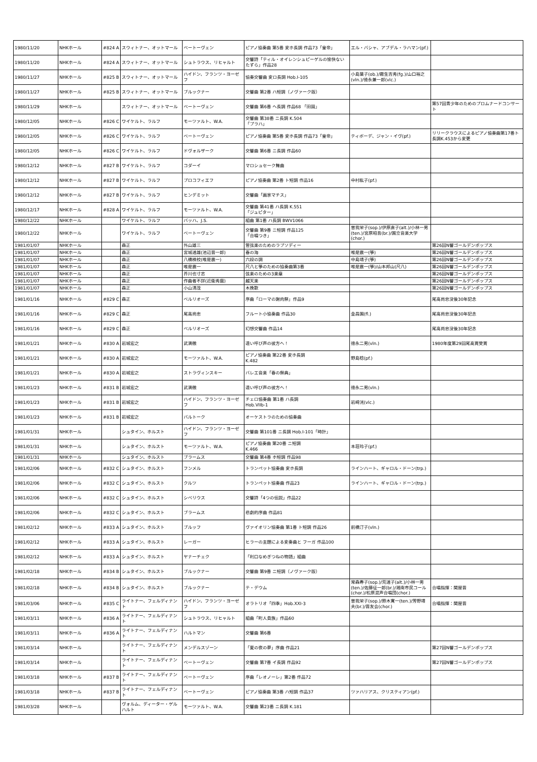| 1980/11/20 | NHKホール | #824 A | スウィトナー、オットマール | ベートーヴェン | ピアノ協奏曲 第5番 変ホ長調 作品73「皇帝」 | エル・バシャ、アブデル・ラハマン(pf.) | |
| 1980/11/20 | NHKホール | #824 A | スウィトナー、オットマール | シュトラウス、リヒャルト | 交響詩「ティル・オイレンシュピーゲルの愉快ないたずら」作品28 | | |
| 1980/11/27 | NHKホール | #825 B | スウィトナー、オットマール | ハイドン、フランツ・ヨーゼフ | 協奏交響曲 変ロ長調 Hob.I-105 | 小島葉子(ob.)/霧生吉秀(fg.)/山口裕之(vln.)/徳永兼一郎(vlc.) | |
| 1980/11/27 | NHKホール | #825 B | スウィトナー、オットマール | ブルックナー | 交響曲 第2番 ハ短調（ノヴァーク版） | | |
| 1980/11/29 | NHKホール | | スウィトナー、オットマール | ベートーヴェン | 交響曲 第6番 ヘ長調 作品68 「田園」 | | 第57回青少年のためのプロムナードコンサート |
| 1980/12/05 | NHKホール | #826 C | ワイケルト、ラルフ | モーツァルト、W.A. | 交響曲 第38番 ニ長調 K.504 「プラハ」 | | |
| 1980/12/05 | NHKホール | #826 C | ワイケルト、ラルフ | ベートーヴェン | ピアノ協奏曲 第5番 変ホ長調 作品73「皇帝」 | ティボーデ、ジャン・イヴ(pf.) | リリークラウスによるピアノ協奏曲第17番ト長調K.453から変更 |
| 1980/12/05 | NHKホール | #826 C | ワイケルト、ラルフ | ドヴォルザーク | 交響曲 第6番 ニ長調 作品60 | | |
| 1980/12/12 | NHKホール | #827 B | ワイケルト、ラルフ | コダーイ | マロシュセーク舞曲 | | |
| 1980/12/12 | NHKホール | #827 B | ワイケルト、ラルフ | プロコフィエフ | ピアノ協奏曲 第2番 ト短調 作品16 | 中村紘子(pf.) | |
| 1980/12/12 | NHKホール | #827 B | ワイケルト、ラルフ | ヒンデミット | 交響曲「画家マチス」 | | |
| 1980/12/17 | NHKホール | #828 A | ワイケルト、ラルフ | モーツァルト、W.A. | 交響曲 第41番 ハ長調 K.551 「ジュピター」 | | |
| 1980/12/22 | NHKホール | | ワイケルト、ラルフ | バッハ、J.S. | 組曲 第1番 ハ長調 BWV1066 | | |
| 1980/12/22 | NHKホール | | ワイケルト、ラルフ | ベートーヴェン | 交響曲 第9番 ニ短調 作品125 「合唱つき」 | 曽我栄子(sop.)/伊原直子(alt.)/小林一男(ten.)/宮原昭吾(br.)/国立音楽大学(chor.) | |
| 1981/01/07 | NHKホール | | 森正 | 外山雄三 | 管弦楽のためのラプソディー | | 第26回N響ゴールデンポップス |
| 1981/01/07 | NHKホール | | 森正 | 宮城道雄(池辺晋一郎) | 春の海 | 唯是震一(箏) | 第26回N響ゴールデンポップス |
| 1981/01/07 | NHKホール | | 森正 | 八橋検校(唯是震一) | 六段の調 | 中島靖子(箏) | 第26回N響ゴールデンポップス |
| 1981/01/07 | NHKホール | | 森正 | 唯是震一 | 尺八と箏のための協奏曲第3番 | 唯是震一(箏)/山本邦山(尺八) | 第26回N響ゴールデンポップス |
| 1981/01/07 | NHKホール | | 森正 | 芥川也寸志 | 弦楽のための3楽章 | | 第26回N響ゴールデンポップス |
| 1981/01/07 | NHKホール | | 森正 | 作曲者不詳(近衛秀麿) | 越天楽 | | 第26回N響ゴールデンポップス |
| 1981/01/07 | NHKホール | | 森正 | 小山清茂 | 木挽歌 | | 第26回N響ゴールデンポップス |
| 1981/01/16 | NHKホール | #829 C | 森正 | ベルリオーズ | 序曲「ローマの謝肉祭」作品9 | | 尾高尚忠没後30年記念 |
| 1981/01/16 | NHKホール | #829 C | 森正 | 尾高尚忠 | フルート小協奏曲 作品30 | 金昌国(fl.) | 尾高尚忠没後30年記念 |
| 1981/01/16 | NHKホール | #829 C | 森正 | ベルリオーズ | 幻想交響曲 作品14 | | 尾高尚忠没後30年記念 |
| 1981/01/21 | NHKホール | #830 A | 岩城宏之 | 武満徹 | 遠い呼び声の彼方へ！ | 徳永二男(vln.) | 1980年度第29回尾高賞受賞 |
| 1981/01/21 | NHKホール | #830 A | 岩城宏之 | モーツァルト、W.A. | ピアノ協奏曲 第22番 変ホ長調 K.482 | 野島稔(pf.) | |
| 1981/01/21 | NHKホール | #830 A | 岩城宏之 | ストラヴィンスキー | バレエ音楽「春の祭典」 | | |
| 1981/01/23 | NHKホール | #831 B | 岩城宏之 | 武満徹 | 遠い呼び声の彼方へ！ | 徳永二男(vln.) | |
| 1981/01/23 | NHKホール | #831 B | 岩城宏之 | ハイドン、フランツ・ヨーゼフ | チェロ協奏曲 第1番 ハ長調 Hob.VIIb-1 | 岩崎洸(vlc.) | |
| 1981/01/23 | NHKホール | #831 B | 岩城宏之 | バルトーク | オーケストラのための協奏曲 | | |
| 1981/01/31 | NHKホール | | シュタイン、ホルスト | ハイドン、フランツ・ヨーゼフ | 交響曲 第101番 ニ長調 Hob.I-101「時計」 | | |
| 1981/01/31 | NHKホール | | シュタイン、ホルスト | モーツァルト、W.A. | ピアノ協奏曲 第20番 ニ短調 K.466 | 本荘玲子(pf.) | |
| 1981/01/31 | NHKホール | | シュタイン、ホルスト | ブラームス | 交響曲 第4番 ホ短調 作品98 | | |
| 1981/02/06 | NHKホール | #832 C | シュタイン、ホルスト | フンメル | トランペット協奏曲 変ホ長調 | ラインハート、ギャロル・ドーン(trp.) | |
| 1981/02/06 | NHKホール | #832 C | シュタイン、ホルスト | クルツ | トランペット協奏曲 作品23 | ラインハート、ギャロル・ドーン(trp.) | |
| 1981/02/06 | NHKホール | #832 C | シュタイン、ホルスト | シベリウス | 交響詩「4つの伝説」作品22 | | |
| 1981/02/06 | NHKホール | #832 C | シュタイン、ホルスト | ブラームス | 悲劇的序曲 作品81 | | |
| 1981/02/12 | NHKホール | #833 A | シュタイン、ホルスト | ブルッフ | ヴァイオリン協奏曲 第1番 ト短調 作品26 | 前橋汀子(vln.) | |
| 1981/02/12 | NHKホール | #833 A | シュタイン、ホルスト | レーガー | ヒラーの主題による変奏曲と フーガ 作品100 | | |
| 1981/02/12 | NHKホール | #833 A | シュタイン、ホルスト | ヤナーチェク | 「利口なめぎつねの物語」組曲 | | |
| 1981/02/18 | NHKホール | #834 B | シュタイン、ホルスト | ブルックナー | 交響曲 第9番 ニ短調（ノヴァーク版） | | |
| 1981/02/18 | NHKホール | #834 B | シュタイン、ホルスト | ブルックナー | テ・デウム | 常森寿子(sop.)/荒道子(alt.)/小林一男(ten.)/佐藤征一郎(br.)/湘南市民コール(chor.)/松原混声合唱団(chor.) | 合唱指揮：関屋晋 |
| 1981/03/06 | NHKホール | #835 C | ライトナー、フェルディナント | ハイドン、フランツ・ヨーゼフ | オラトリオ「四季」Hob.XXI-3 | 曽我栄子(sop.)/鈴木寛一(ten.)/芳野靖夫(br.)/晋友会(chor.) | 合唱指揮：関屋晋 |
| 1981/03/11 | NHKホール | #836 A | ライトナー、フェルディナント | シュトラウス、リヒャルト | 組曲「町人貴族」作品60 | | |
| 1981/03/11 | NHKホール | #836 A | ライトナー、フェルディナント | ハルトマン | 交響曲 第6番 | | |
| 1981/03/14 | NHKホール | | ライトナー、フェルディナント | メンデルスゾーン | 「夏の夜の夢」序曲 作品21 | | 第27回N響ゴールデンポップス |
| 1981/03/14 | NHKホール | | ライトナー、フェルディナント | ベートーヴェン | 交響曲 第7番 イ長調 作品92 | | 第27回N響ゴールデンポップス |
| 1981/03/18 | NHKホール | #837 B | ライトナー、フェルディナント | ベートーヴェン | 序曲「レオノーレ」第2番 作品72 | | |
| 1981/03/18 | NHKホール | #837 B | ライトナー、フェルディナント | ベートーヴェン | ピアノ協奏曲 第3番 ハ短調 作品37 | ツァハリアス、クリスティアン(pf.) | |
| 1981/03/28 | NHKホール | | ヴォルム、ディーター・ゲルハルト | モーツァルト、W.A. | 交響曲 第23番 ニ長調 K.181 | | |